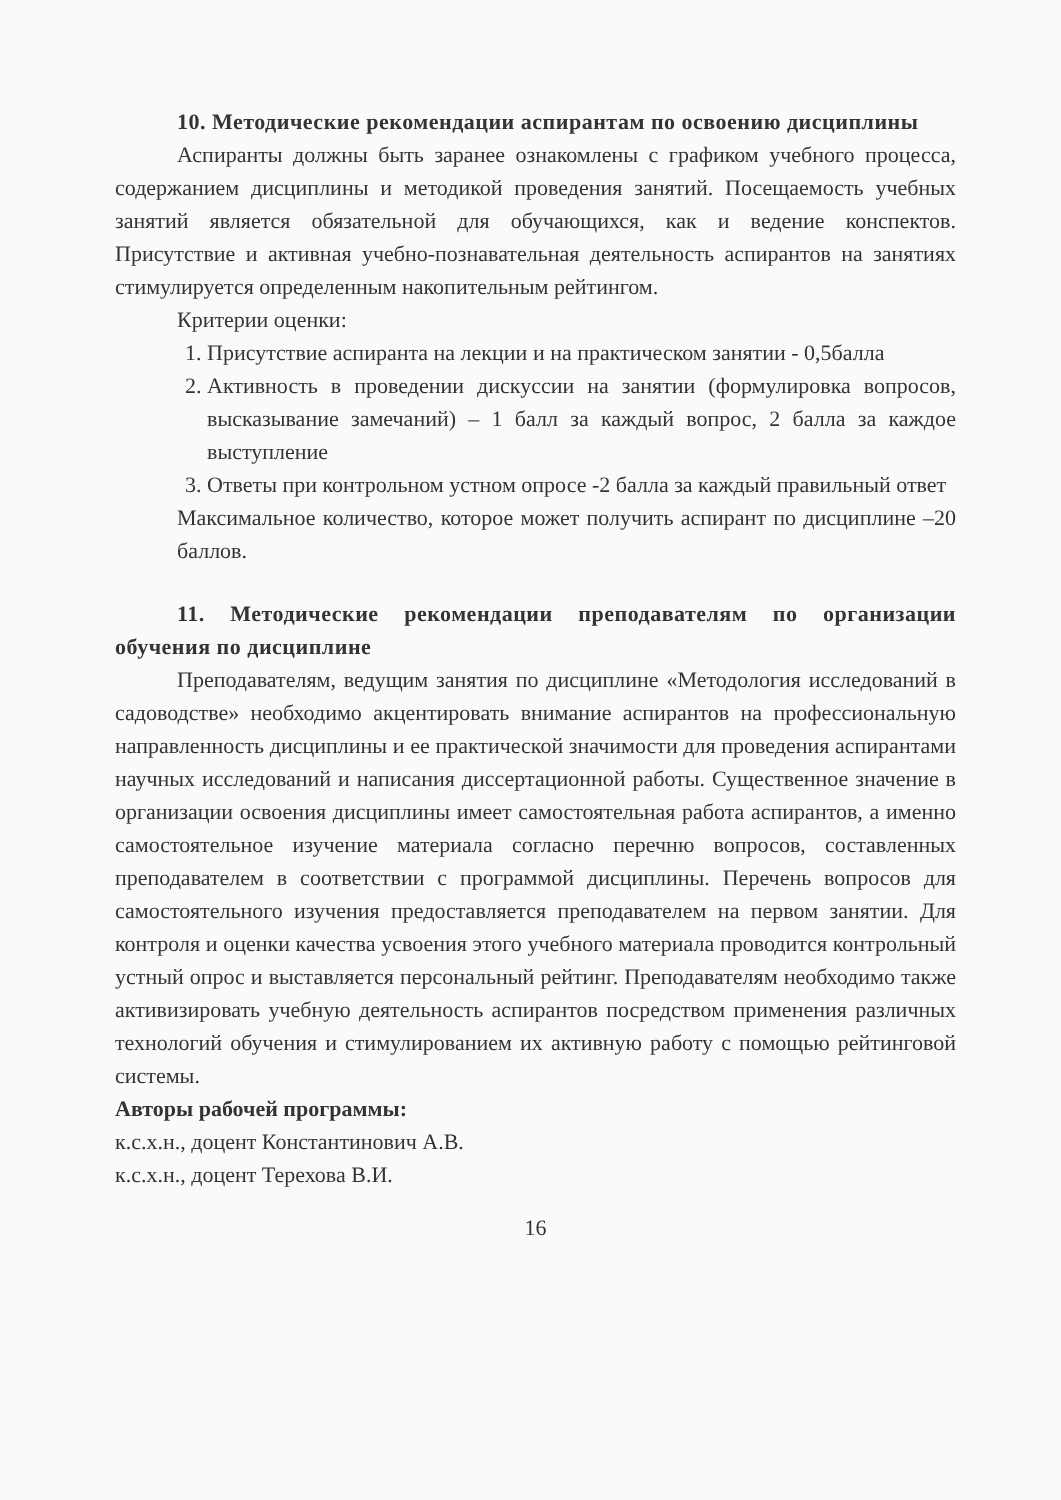10. Методические рекомендации аспирантам по освоению дисциплины
Аспиранты должны быть заранее ознакомлены с графиком учебного процесса, содержанием дисциплины и методикой проведения занятий. Посещаемость учебных занятий является обязательной для обучающихся, как и ведение конспектов. Присутствие и активная учебно-познавательная деятельность аспирантов на занятиях стимулируется определенным накопительным рейтингом.
Критерии оценки:
1. Присутствие аспиранта на лекции и на практическом занятии - 0,5балла
2. Активность в проведении дискуссии на занятии (формулировка вопросов, высказывание замечаний) – 1 балл за каждый вопрос, 2 балла за каждое выступление
3. Ответы при контрольном устном опросе -2 балла за каждый правильный ответ
Максимальное количество, которое может получить аспирант по дисциплине –20 баллов.
11. Методические рекомендации преподавателям по организации обучения по дисциплине
Преподавателям, ведущим занятия по дисциплине «Методология исследований в садоводстве» необходимо акцентировать внимание аспирантов на профессиональную направленность дисциплины и ее практической значимости для проведения аспирантами научных исследований и написания диссертационной работы. Существенное значение в организации освоения дисциплины имеет самостоятельная работа аспирантов, а именно самостоятельное изучение материала согласно перечню вопросов, составленных преподавателем в соответствии с программой дисциплины. Перечень вопросов для самостоятельного изучения предоставляется преподавателем на первом занятии. Для контроля и оценки качества усвоения этого учебного материала проводится контрольный устный опрос и выставляется персональный рейтинг. Преподавателям необходимо также активизировать учебную деятельность аспирантов посредством применения различных технологий обучения и стимулированием их активную работу с помощью рейтинговой системы.
Авторы рабочей программы:
к.с.х.н., доцент Константинович А.В.
к.с.х.н., доцент Терехова В.И.
16